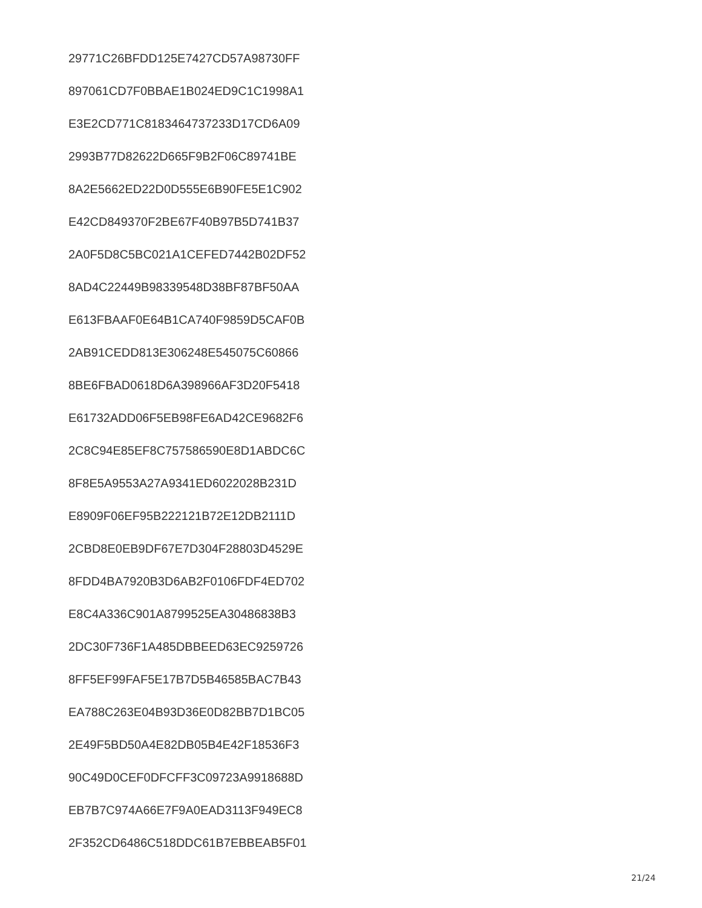29771C26BFDD125E7427CD57A98730FF
897061CD7F0BBAE1B024ED9C1C1998A1
E3E2CD771C8183464737233D17CD6A09
2993B77D82622D665F9B2F06C89741BE
8A2E5662ED22D0D555E6B90FE5E1C902
E42CD849370F2BE67F40B97B5D741B37
2A0F5D8C5BC021A1CEFED7442B02DF52
8AD4C22449B98339548D38BF87BF50AA
E613FBAAF0E64B1CA740F9859D5CAF0B
2AB91CEDD813E306248E545075C60866
8BE6FBAD0618D6A398966AF3D20F5418
E61732ADD06F5EB98FE6AD42CE9682F6
2C8C94E85EF8C757586590E8D1ABDC6C
8F8E5A9553A27A9341ED6022028B231D
E8909F06EF95B222121B72E12DB2111D
2CBD8E0EB9DF67E7D304F28803D4529E
8FDD4BA7920B3D6AB2F0106FDF4ED702
E8C4A336C901A8799525EA30486838B3
2DC30F736F1A485DBBEED63EC9259726
8FF5EF99FAF5E17B7D5B46585BAC7B43
EA788C263E04B93D36E0D82BB7D1BC05
2E49F5BD50A4E82DB05B4E42F18536F3
90C49D0CEF0DFCFF3C09723A9918688D
EB7B7C974A66E7F9A0EAD3113F949EC8
2F352CD6486C518DDC61B7EBBEAB5F01
21/24